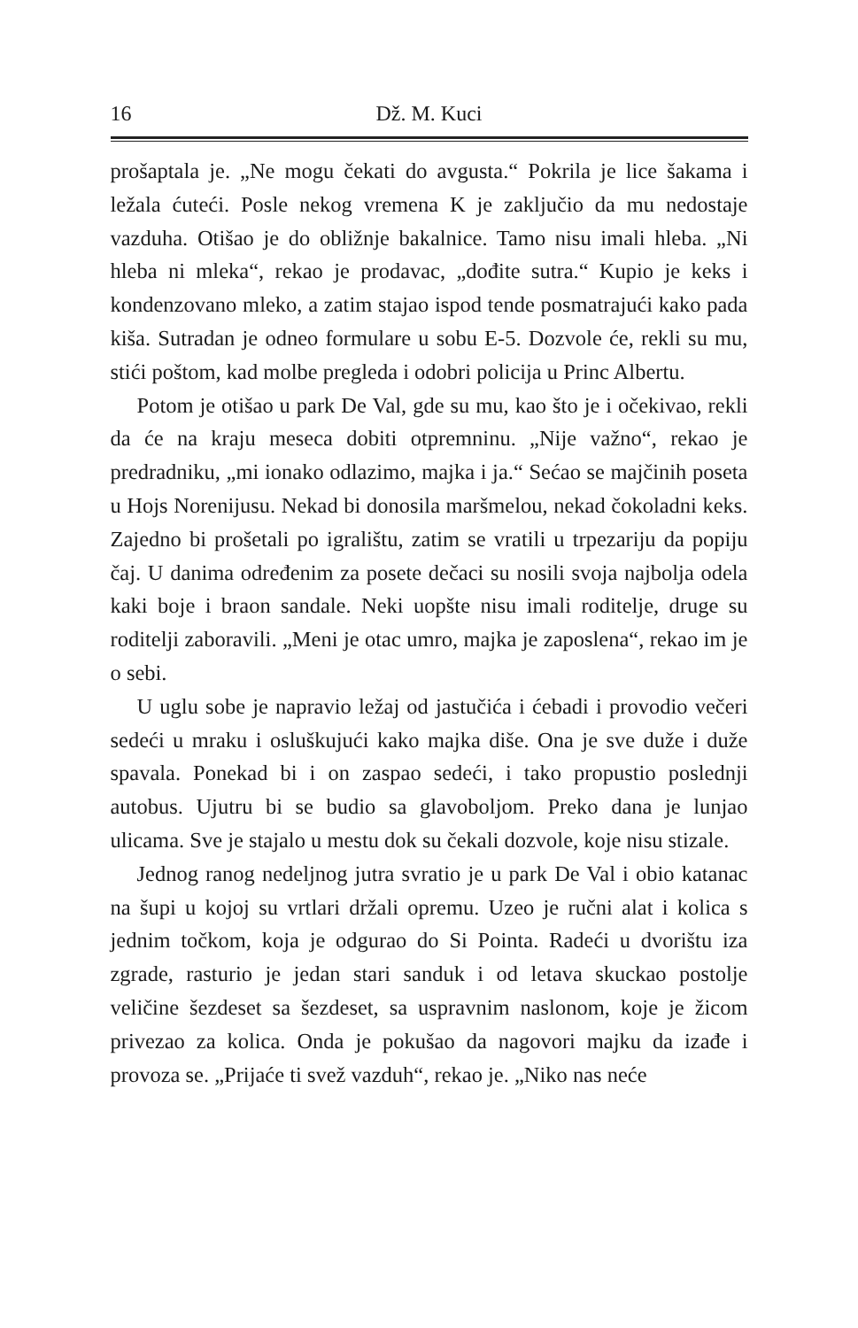16 Dž. M. Kuci
prošaptala je. „Ne mogu čekati do avgusta.“ Pokrila je lice šakama i ležala ćuteći. Posle nekog vremena K je zaključio da mu nedostaje vazduha. Otišao je do obližnje bakalnice. Tamo nisu imali hleba. „Ni hleba ni mleka“, rekao je prodavac, „dođite sutra.“ Kupio je keks i kondenzovano mleko, a zatim stajao ispod tende posmatrajući kako pada kiša. Sutradan je odneo formulare u sobu E-5. Dozvole će, rekli su mu, stići poštom, kad molbe pregleda i odobri policija u Princ Albertu.
Potom je otišao u park De Val, gde su mu, kao što je i očekivao, rekli da će na kraju meseca dobiti otpremninu. „Nije važno“, rekao je predradniku, „mi ionako odlazimo, majka i ja.“ Sećao se majčinih poseta u Hojs Norenijusu. Nekad bi donosila maršmelou, nekad čokoladni keks. Zajedno bi prošetali po igralištu, zatim se vratili u trpezariju da popiju čaj. U danima određenim za posete dečaci su nosili svoja najbolja odela kaki boje i braon sandale. Neki uopšte nisu imali roditelje, druge su roditelji zaboravili. „Meni je otac umro, majka je zaposlena“, rekao im je o sebi.
U uglu sobe je napravio ležaj od jastučića i ćebadi i provodio večeri sedeći u mraku i osluškujući kako majka diše. Ona je sve duže i duže spavala. Ponekad bi i on zaspao sedeći, i tako propustio poslednji autobus. Ujutru bi se budio sa glavoboljom. Preko dana je lunjao ulicama. Sve je stajalo u mestu dok su čekali dozvole, koje nisu stizale.
Jednog ranog nedeljnog jutra svratio je u park De Val i obio katanac na šupi u kojoj su vrtlari držali opremu. Uzeo je ručni alat i kolica s jednim točkom, koja je odgurao do Si Pointa. Radeći u dvorištu iza zgrade, rasturio je jedan stari sanduk i od letava skuckao postolje veličine šezdeset sa šezdeset, sa uspravnim naslonom, koje je žicom privezao za kolica. Onda je pokušao da nagovori majku da izađe i provoza se. „Prijaće ti svež vazduh“, rekao je. „Niko nas neće